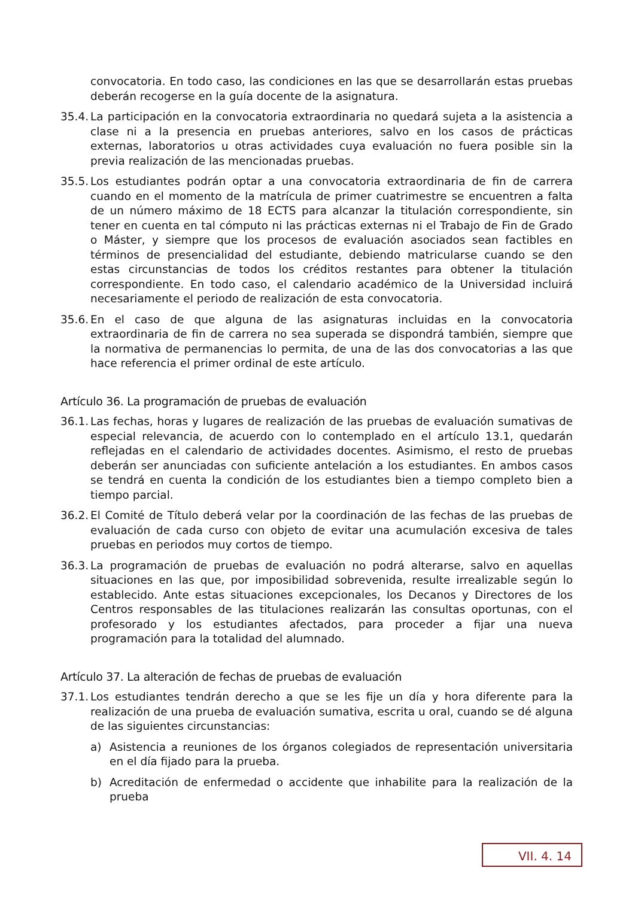convocatoria. En todo caso, las condiciones en las que se desarrollarán estas pruebas deberán recogerse en la guía docente de la asignatura.
35.4. La participación en la convocatoria extraordinaria no quedará sujeta a la asistencia a clase ni a la presencia en pruebas anteriores, salvo en los casos de prácticas externas, laboratorios u otras actividades cuya evaluación no fuera posible sin la previa realización de las mencionadas pruebas.
35.5. Los estudiantes podrán optar a una convocatoria extraordinaria de fin de carrera cuando en el momento de la matrícula de primer cuatrimestre se encuentren a falta de un número máximo de 18 ECTS para alcanzar la titulación correspondiente, sin tener en cuenta en tal cómputo ni las prácticas externas ni el Trabajo de Fin de Grado o Máster, y siempre que los procesos de evaluación asociados sean factibles en términos de presencialidad del estudiante, debiendo matricularse cuando se den estas circunstancias de todos los créditos restantes para obtener la titulación correspondiente. En todo caso, el calendario académico de la Universidad incluirá necesariamente el periodo de realización de esta convocatoria.
35.6. En el caso de que alguna de las asignaturas incluidas en la convocatoria extraordinaria de fin de carrera no sea superada se dispondrá también, siempre que la normativa de permanencias lo permita, de una de las dos convocatorias a las que hace referencia el primer ordinal de este artículo.
Artículo 36. La programación de pruebas de evaluación
36.1. Las fechas, horas y lugares de realización de las pruebas de evaluación sumativas de especial relevancia, de acuerdo con lo contemplado en el artículo 13.1, quedarán reflejadas en el calendario de actividades docentes. Asimismo, el resto de pruebas deberán ser anunciadas con suficiente antelación a los estudiantes. En ambos casos se tendrá en cuenta la condición de los estudiantes bien a tiempo completo bien a tiempo parcial.
36.2. El Comité de Título deberá velar por la coordinación de las fechas de las pruebas de evaluación de cada curso con objeto de evitar una acumulación excesiva de tales pruebas en periodos muy cortos de tiempo.
36.3. La programación de pruebas de evaluación no podrá alterarse, salvo en aquellas situaciones en las que, por imposibilidad sobrevenida, resulte irrealizable según lo establecido. Ante estas situaciones excepcionales, los Decanos y Directores de los Centros responsables de las titulaciones realizarán las consultas oportunas, con el profesorado y los estudiantes afectados, para proceder a fijar una nueva programación para la totalidad del alumnado.
Artículo 37. La alteración de fechas de pruebas de evaluación
37.1. Los estudiantes tendrán derecho a que se les fije un día y hora diferente para la realización de una prueba de evaluación sumativa, escrita u oral, cuando se dé alguna de las siguientes circunstancias:
a) Asistencia a reuniones de los órganos colegiados de representación universitaria en el día fijado para la prueba.
b) Acreditación de enfermedad o accidente que inhabilite para la realización de la prueba
VII. 4. 14